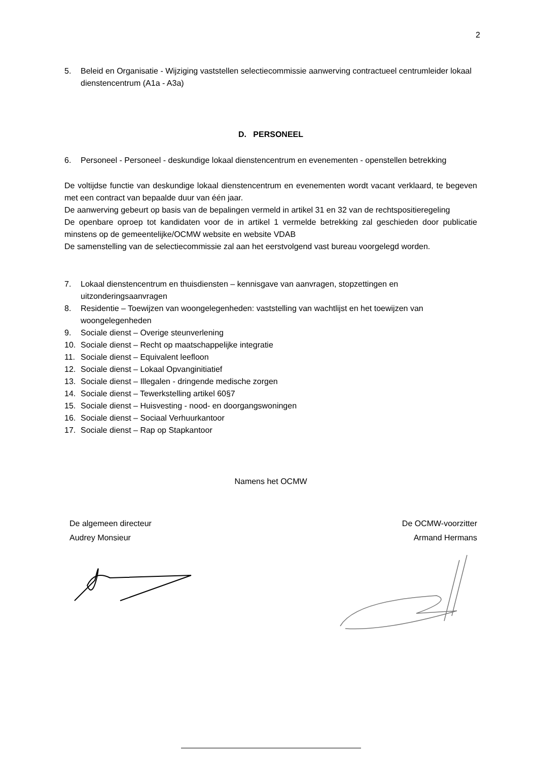2
5. Beleid en Organisatie - Wijziging vaststellen selectiecommissie aanwerving contractueel centrumleider lokaal dienstencentrum (A1a - A3a)
D. PERSONEEL
6. Personeel - Personeel - deskundige lokaal dienstencentrum en evenementen - openstellen betrekking
De voltijdse functie van deskundige lokaal dienstencentrum en evenementen wordt vacant verklaard, te begeven met een contract van bepaalde duur van één jaar.
De aanwerving gebeurt op basis van de bepalingen vermeld in artikel 31 en 32 van de rechtspositieregeling
De openbare oproep tot kandidaten voor de in artikel 1 vermelde betrekking zal geschieden door publicatie minstens op de gemeentelijke/OCMW website en website VDAB
De samenstelling van de selectiecommissie zal aan het eerstvolgend vast bureau voorgelegd worden.
7. Lokaal dienstencentrum en thuisdiensten – kennisgave van aanvragen, stopzettingen en uitzonderingsaanvragen
8. Residentie – Toewijzen van woongelegenheden: vaststelling van wachtlijst en het toewijzen van woongelegenheden
9. Sociale dienst – Overige steunverlening
10. Sociale dienst – Recht op maatschappelijke integratie
11. Sociale dienst – Equivalent leefloon
12. Sociale dienst – Lokaal Opvanginitiatief
13. Sociale dienst – Illegalen - dringende medische zorgen
14. Sociale dienst – Tewerkstelling artikel 60§7
15. Sociale dienst – Huisvesting - nood- en doorgangswoningen
16. Sociale dienst – Sociaal Verhuurkantoor
17. Sociale dienst – Rap op Stapkantoor
Namens het OCMW
De algemeen directeur
Audrey Monsieur
De OCMW-voorzitter
Armand Hermans